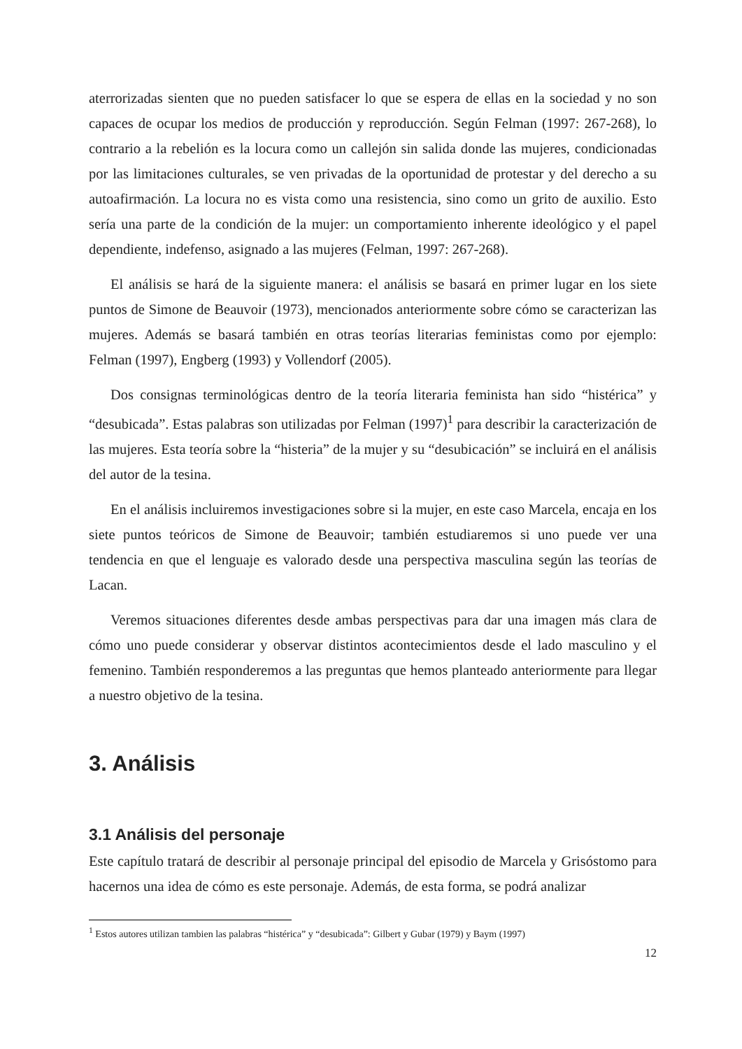aterrorizadas sienten que no pueden satisfacer lo que se espera de ellas en la sociedad y no son capaces de ocupar los medios de producción y reproducción. Según Felman (1997: 267-268), lo contrario a la rebelión es la locura como un callejón sin salida donde las mujeres, condicionadas por las limitaciones culturales, se ven privadas de la oportunidad de protestar y del derecho a su autoafirmación. La locura no es vista como una resistencia, sino como un grito de auxilio. Esto sería una parte de la condición de la mujer: un comportamiento inherente ideológico y el papel dependiente, indefenso, asignado a las mujeres (Felman, 1997: 267-268).
El análisis se hará de la siguiente manera: el análisis se basará en primer lugar en los siete puntos de Simone de Beauvoir (1973), mencionados anteriormente sobre cómo se caracterizan las mujeres. Además se basará también en otras teorías literarias feministas como por ejemplo: Felman (1997), Engberg (1993) y Vollendorf (2005).
Dos consignas terminológicas dentro de la teoría literaria feminista han sido “histérica” y “desubicada”. Estas palabras son utilizadas por Felman (1997)<sup>1</sup> para describir la caracterización de las mujeres. Esta teoría sobre la “histeria” de la mujer y su “desubicación” se incluirá en el análisis del autor de la tesina.
En el análisis incluiremos investigaciones sobre si la mujer, en este caso Marcela, encaja en los siete puntos teóricos de Simone de Beauvoir; también estudiaremos si uno puede ver una tendencia en que el lenguaje es valorado desde una perspectiva masculina según las teorías de Lacan.
Veremos situaciones diferentes desde ambas perspectivas para dar una imagen más clara de cómo uno puede considerar y observar distintos acontecimientos desde el lado masculino y el femenino. También responderemos a las preguntas que hemos planteado anteriormente para llegar a nuestro objetivo de la tesina.
3. Análisis
3.1 Análisis del personaje
Este capítulo tratará de describir al personaje principal del episodio de Marcela y Grisóstomo para hacernos una idea de cómo es este personaje. Además, de esta forma, se podrá analizar
<sup>1</sup> Estos autores utilizan tambien las palabras “histérica” y “desubicada”: Gilbert y Gubar (1979) y Baym (1997)
12